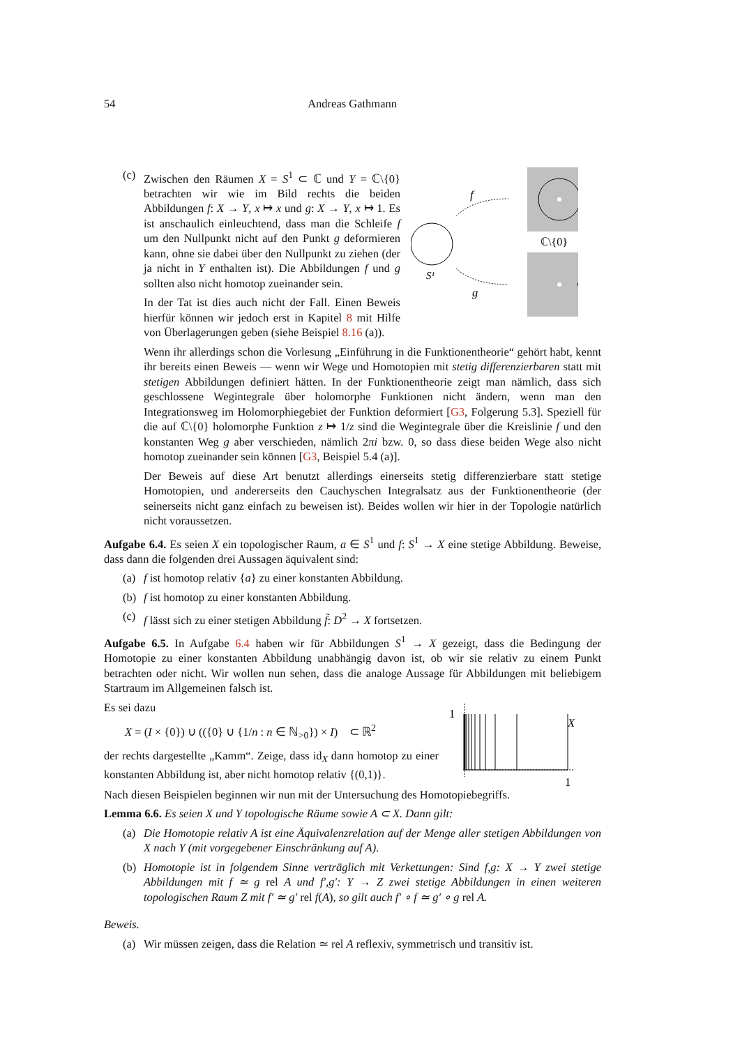54 Andreas Gathmann
(c) Zwischen den Räumen X = S<sup>1</sup> ⊂ ℂ und Y = ℂ\{0} betrachten wir wie im Bild rechts die beiden Abbildungen f: X → Y, x ↦ x und g: X → Y, x ↦ 1. Es ist anschaulich einleuchtend, dass man die Schleife f um den Nullpunkt nicht auf den Punkt g deformieren kann, ohne sie dabei über den Nullpunkt zu ziehen (der ja nicht in Y enthalten ist). Die Abbildungen f und g sollten also nicht homotop zueinander sein.
In der Tat ist dies auch nicht der Fall. Einen Beweis hierfür können wir jedoch erst in Kapitel 8 mit Hilfe von Überlagerungen geben (siehe Beispiel 8.16 (a)).
S¹
ℂ\{0}
f
g
Wenn ihr allerdings schon die Vorlesung „Einführung in die Funktionentheorie“ gehört habt, kennt ihr bereits einen Beweis — wenn wir Wege und Homotopien mit stetig differenzierbaren statt mit stetigen Abbildungen definiert hätten. In der Funktionentheorie zeigt man nämlich, dass sich geschlossene Wegintegrale über holomorphe Funktionen nicht ändern, wenn man den Integrationsweg im Holomorphiegebiet der Funktion deformiert [G3, Folgerung 5.3]. Speziell für die auf ℂ\{0} holomorphe Funktion z ↦ 1/z sind die Wegintegrale über die Kreislinie f und den konstanten Weg g aber verschieden, nämlich 2πi bzw. 0, so dass diese beiden Wege also nicht homotop zueinander sein können [G3, Beispiel 5.4 (a)].
Der Beweis auf diese Art benutzt allerdings einerseits stetig differenzierbare statt stetige Homotopien, und andererseits den Cauchyschen Integralsatz aus der Funktionentheorie (der seinerseits nicht ganz einfach zu beweisen ist). Beides wollen wir hier in der Topologie natürlich nicht voraussetzen.
Aufgabe 6.4. Es seien X ein topologischer Raum, a ∈ S<sup>1</sup> und f: S<sup>1</sup> → X eine stetige Abbildung. Beweise, dass dann die folgenden drei Aussagen äquivalent sind:
(a) f ist homotop relativ {a} zu einer konstanten Abbildung.
(b) f ist homotop zu einer konstanten Abbildung.
(c) f lässt sich zu einer stetigen Abbildung f̃: D<sup>2</sup> → X fortsetzen.
Aufgabe 6.5. In Aufgabe 6.4 haben wir für Abbildungen S<sup>1</sup> → X gezeigt, dass die Bedingung der Homotopie zu einer konstanten Abbildung unabhängig davon ist, ob wir sie relativ zu einem Punkt betrachten oder nicht. Wir wollen nun sehen, dass die analoge Aussage für Abbildungen mit beliebigem Startraum im Allgemeinen falsch ist.
Es sei dazu
X = (I × {0}) ∪ (({0} ∪ {1/n : n ∈ ℕ<sub>>0</sub>}) × I) ⊂ ℝ<sup>2</sup>
der rechts dargestellte „Kamm“. Zeige, dass id<sub>X</sub> dann homotop zu einer konstanten Abbildung ist, aber nicht homotop relativ {(0,1)}.
1
1
X
Nach diesen Beispielen beginnen wir nun mit der Untersuchung des Homotopiebegriffs.
Lemma 6.6. Es seien X und Y topologische Räume sowie A ⊂ X. Dann gilt:
(a) Die Homotopie relativ A ist eine Äquivalenzrelation auf der Menge aller stetigen Abbildungen von X nach Y (mit vorgegebener Einschränkung auf A).
(b) Homotopie ist in folgendem Sinne verträglich mit Verkettungen: Sind f,g: X → Y zwei stetige Abbildungen mit f ≃ g rel A und f′,g′: Y → Z zwei stetige Abbildungen in einen weiteren topologischen Raum Z mit f′ ≃ g′ rel f(A), so gilt auch f′ ∘ f ≃ g′ ∘ g rel A.
Beweis.
(a) Wir müssen zeigen, dass die Relation ≃ rel A reflexiv, symmetrisch und transitiv ist.